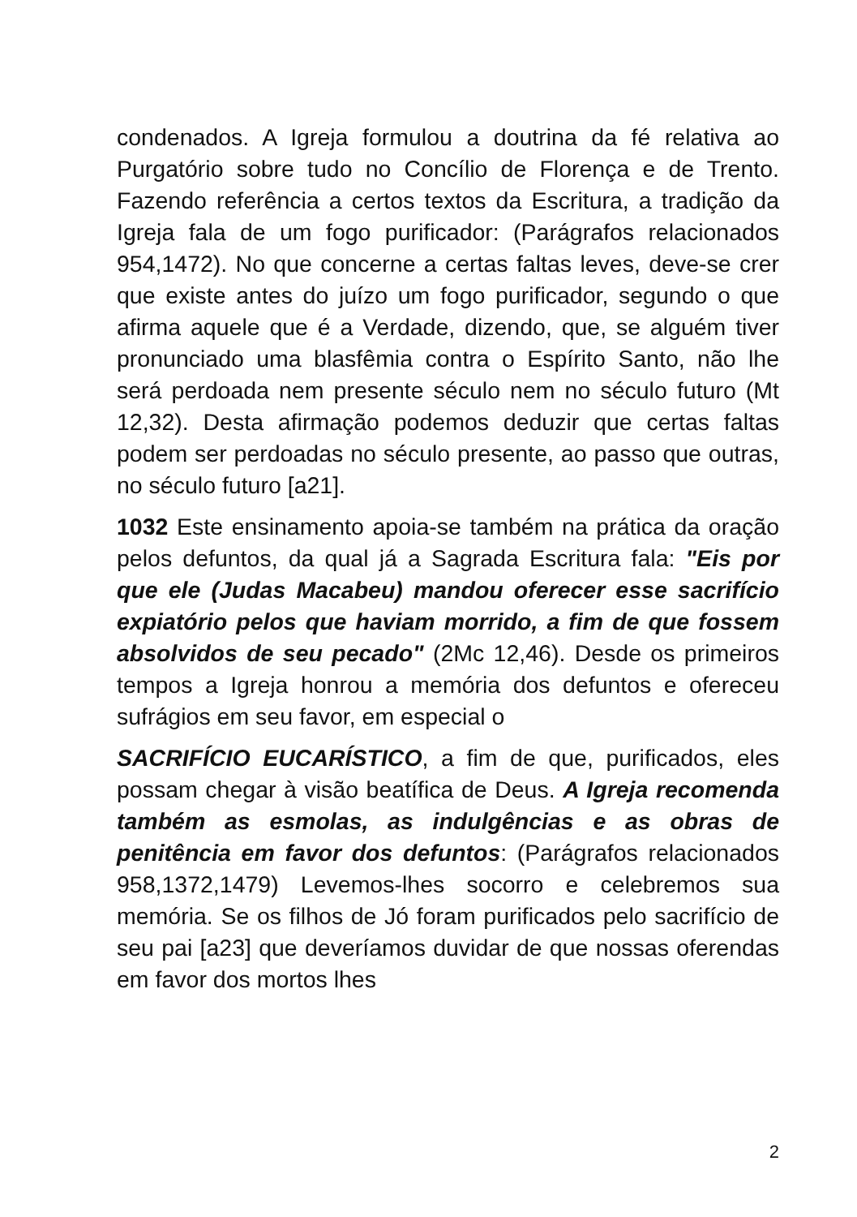condenados. A Igreja formulou a doutrina da fé relativa ao Purgatório sobre tudo no Concílio de Florença e de Trento. Fazendo referência a certos textos da Escritura, a tradição da Igreja fala de um fogo purificador: (Parágrafos relacionados 954,1472). No que concerne a certas faltas leves, deve-se crer que existe antes do juízo um fogo purificador, segundo o que afirma aquele que é a Verdade, dizendo, que, se alguém tiver pronunciado uma blasfêmia contra o Espírito Santo, não lhe será perdoada nem presente século nem no século futuro (Mt 12,32). Desta afirmação podemos deduzir que certas faltas podem ser perdoadas no século presente, ao passo que outras, no século futuro [a21].
1032 Este ensinamento apoia-se também na prática da oração pelos defuntos, da qual já a Sagrada Escritura fala: "Eis por que ele (Judas Macabeu) mandou oferecer esse sacrifício expiatório pelos que haviam morrido, a fim de que fossem absolvidos de seu pecado" (2Mc 12,46). Desde os primeiros tempos a Igreja honrou a memória dos defuntos e ofereceu sufrágios em seu favor, em especial o
SACRIFÍCIO EUCARÍSTICO, a fim de que, purificados, eles possam chegar à visão beatífica de Deus. A Igreja recomenda também as esmolas, as indulgências e as obras de penitência em favor dos defuntos: (Parágrafos relacionados 958,1372,1479) Levemos-lhes socorro e celebremos sua memória. Se os filhos de Jó foram purificados pelo sacrifício de seu pai [a23] que deveríamos duvidar de que nossas oferendas em favor dos mortos lhes
2